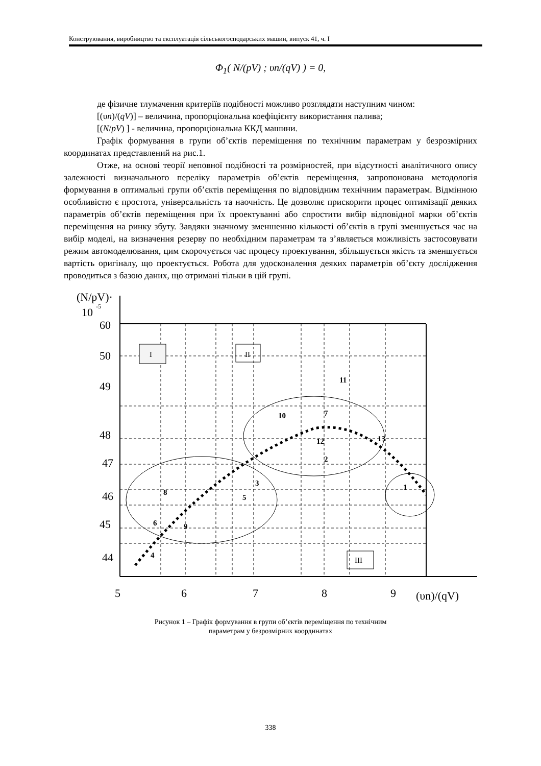Конструювання, виробництво та експлуатація сільськогосподарських машин, випуск 41, ч. I
Φ<sub>1</sub>( N/(pV) ; υn/(qV) ) = 0,
де фізичне тлумачення критеріїв подібності можливо розглядати наступним чином:
[(υn)/(qV)] – величина, пропорціональна коефіцієнту використання палива;
[(N/pV) ] - величина, пропорціональна ККД машини.
Графік формування в групи об’єктів переміщення по технічним параметрам у безрозмірних координатах представлений на рис.1.
Отже, на основі теорії неповної подібності та розмірностей, при відсутності аналітичного опису залежності визначального переліку параметрів об’єктів переміщення, запропонована методологія формування в оптимальні групи об’єктів переміщення по відповідним технічним параметрам. Відмінною особливістю є простота, універсальність та наочність. Це дозволяє прискорити процес оптимізації деяких параметрів об’єктів переміщення при їх проектуванні або спростити вибір відповідної марки об’єктів переміщення на ринку збуту. Завдяки значному зменшенню кількості об’єктів в групі зменшується час на вибір моделі, на визначення резерву по необхідним параметрам та з’являється можливість застосовувати режим автомоделювання, цим скорочується час процесу проектування, збільшується якість та зменшується вартість оригіналу, що проектується. Робота для удосконалення деяких параметрів об’єкту дослідження проводиться з базою даних, що отримані тільки в цій групі.
(N/pV)·
10
-5
60
50
49
48
47
46
45
44
5
6
7
8
9
(υn)/(qV)
I
II
III
10
7
11
12
2
13
3
5
8
6
9
4
1
Рисунок 1 – Графік формування в групи об’єктів переміщення по технічним
параметрам у безрозмірних координатах
338